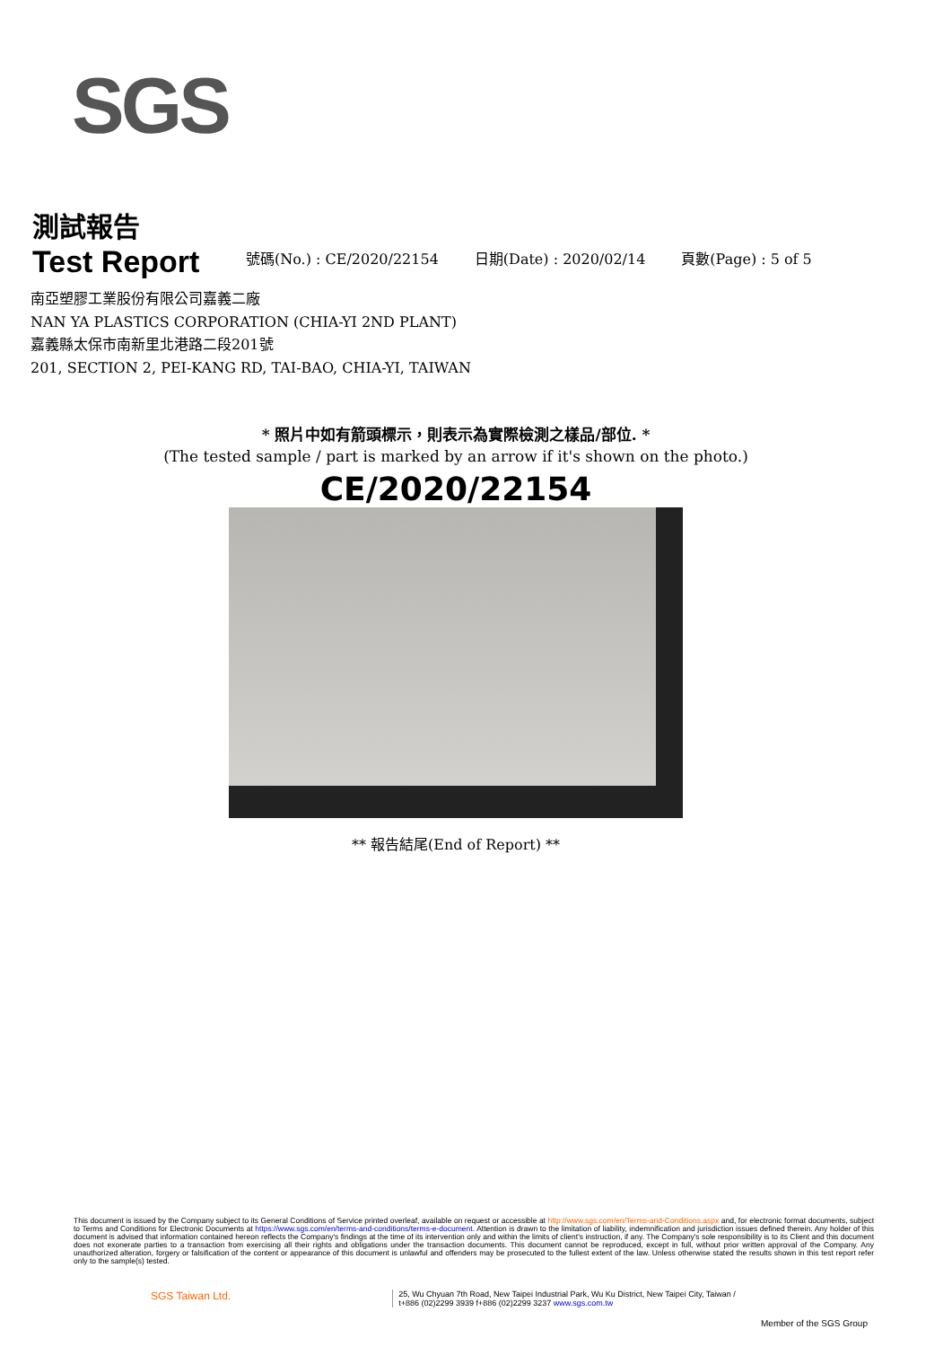SGS
測試報告
Test Report
號碼(No.) : CE/2020/22154
日期(Date) : 2020/02/14
頁數(Page) : 5 of 5
南亞塑膠工業股份有限公司嘉義二廠
NAN YA PLASTICS CORPORATION (CHIA-YI 2ND PLANT)
嘉義縣太保市南新里北港路二段201號
201, SECTION 2, PEI-KANG RD, TAI-BAO, CHIA-YI, TAIWAN
* 照片中如有箭頭標示，則表示為實際檢測之樣品/部位. *
(The tested sample / part is marked by an arrow if it's shown on the photo.)
CE/2020/22154
** 報告結尾(End of Report) **
This document is issued by the Company subject to its General Conditions of Service printed overleaf, available on request or accessible at http://www.sgs.com/en/Terms-and-Conditions.aspx and, for electronic format documents, subject to Terms and Conditions for Electronic Documents at https://www.sgs.com/en/terms-and-conditions/terms-e-document. Attention is drawn to the limitation of liability, indemnification and jurisdiction issues defined therein. Any holder of this document is advised that information contained hereon reflects the Company's findings at the time of its intervention only and within the limits of client's instruction, if any. The Company's sole responsibility is to its Client and this document does not exonerate parties to a transaction from exercising all their rights and obligations under the transaction documents. This document cannot be reproduced, except in full, without prior written approval of the Company. Any unauthorized alteration, forgery or falsification of the content or appearance of this document is unlawful and offenders may be prosecuted to the fullest extent of the law. Unless otherwise stated the results shown in this test report refer only to the sample(s) tested.
SGS Taiwan Ltd. 25, Wu Chyuan 7th Road, New Taipei Industrial Park, Wu Ku District, New Taipei City, Taiwan /
t+886 (02)2299 3939 f+886 (02)2299 3237 www.sgs.com.tw
Member of the SGS Group